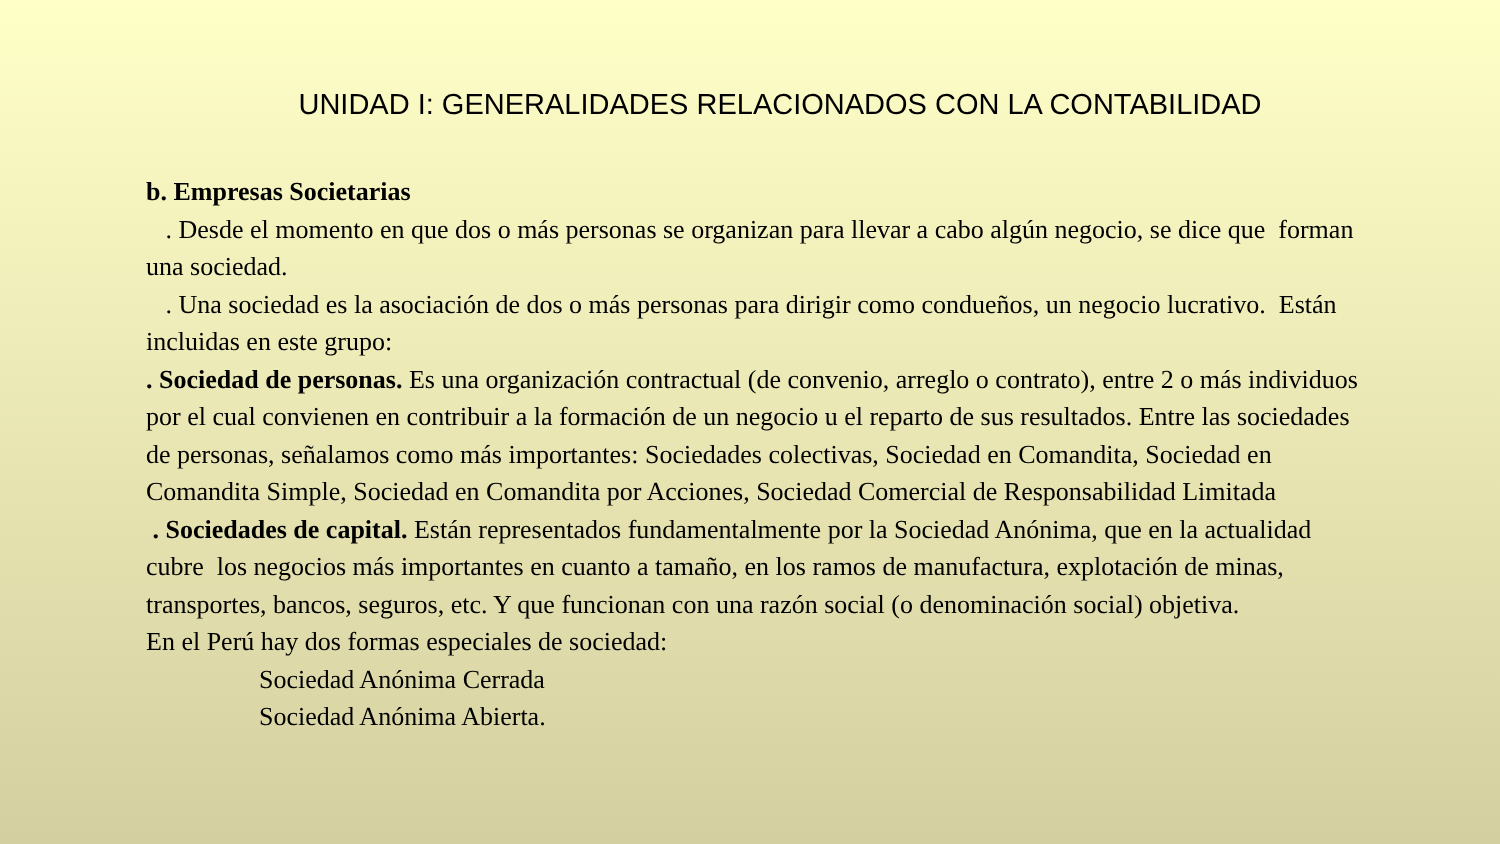UNIDAD I: GENERALIDADES RELACIONADOS CON LA CONTABILIDAD
b. Empresas Societarias
. Desde el momento en que dos o más personas se organizan para llevar a cabo algún negocio, se dice que forman una sociedad.
. Una sociedad es la asociación de dos o más personas para dirigir como condueños, un negocio lucrativo. Están incluidas en este grupo:
. Sociedad de personas. Es una organización contractual (de convenio, arreglo o contrato), entre 2 o más individuos por el cual convienen en contribuir a la formación de un negocio u el reparto de sus resultados. Entre las sociedades de personas, señalamos como más importantes: Sociedades colectivas, Sociedad en Comandita, Sociedad en Comandita Simple, Sociedad en Comandita por Acciones, Sociedad Comercial de Responsabilidad Limitada
. Sociedades de capital. Están representados fundamentalmente por la Sociedad Anónima, que en la actualidad cubre los negocios más importantes en cuanto a tamaño, en los ramos de manufactura, explotación de minas, transportes, bancos, seguros, etc. Y que funcionan con una razón social (o denominación social) objetiva.
En el Perú hay dos formas especiales de sociedad:
Sociedad Anónima Cerrada
Sociedad Anónima Abierta.